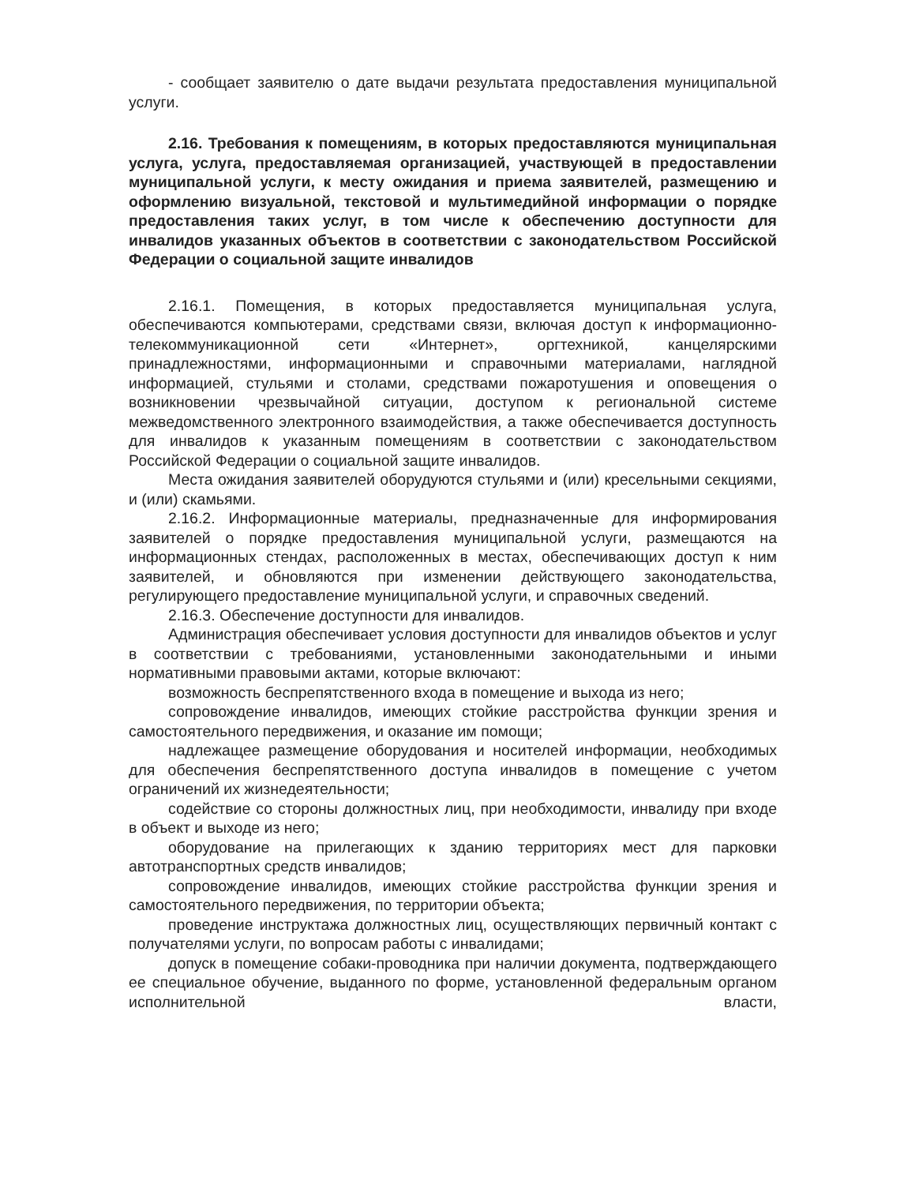- сообщает заявителю о дате выдачи результата предоставления муниципальной услуги.
2.16. Требования к помещениям, в которых предоставляются муниципальная услуга, услуга, предоставляемая организацией, участвующей в предоставлении муниципальной услуги, к месту ожидания и приема заявителей, размещению и оформлению визуальной, текстовой и мультимедийной информации о порядке предоставления таких услуг, в том числе к обеспечению доступности для инвалидов указанных объектов в соответствии с законодательством Российской Федерации о социальной защите инвалидов
2.16.1. Помещения, в которых предоставляется муниципальная услуга, обеспечиваются компьютерами, средствами связи, включая доступ к информационно-телекоммуникационной сети «Интернет», оргтехникой, канцелярскими принадлежностями, информационными и справочными материалами, наглядной информацией, стульями и столами, средствами пожаротушения и оповещения о возникновении чрезвычайной ситуации, доступом к региональной системе межведомственного электронного взаимодействия, а также обеспечивается доступность для инвалидов к указанным помещениям в соответствии с законодательством Российской Федерации о социальной защите инвалидов.
Места ожидания заявителей оборудуются стульями и (или) кресельными секциями, и (или) скамьями.
2.16.2. Информационные материалы, предназначенные для информирования заявителей о порядке предоставления муниципальной услуги, размещаются на информационных стендах, расположенных в местах, обеспечивающих доступ к ним заявителей, и обновляются при изменении действующего законодательства, регулирующего предоставление муниципальной услуги, и справочных сведений.
2.16.3. Обеспечение доступности для инвалидов.
Администрация обеспечивает условия доступности для инвалидов объектов и услуг в соответствии с требованиями, установленными законодательными и иными нормативными правовыми актами, которые включают:
возможность беспрепятственного входа в помещение и выхода из него;
сопровождение инвалидов, имеющих стойкие расстройства функции зрения и самостоятельного передвижения, и оказание им помощи;
надлежащее размещение оборудования и носителей информации, необходимых для обеспечения беспрепятственного доступа инвалидов в помещение с учетом ограничений их жизнедеятельности;
содействие со стороны должностных лиц, при необходимости, инвалиду при входе в объект и выходе из него;
оборудование на прилегающих к зданию территориях мест для парковки автотранспортных средств инвалидов;
сопровождение инвалидов, имеющих стойкие расстройства функции зрения и самостоятельного передвижения, по территории объекта;
проведение инструктажа должностных лиц, осуществляющих первичный контакт с получателями услуги, по вопросам работы с инвалидами;
допуск в помещение собаки-проводника при наличии документа, подтверждающего ее специальное обучение, выданного по форме, установленной федеральным органом исполнительной власти,